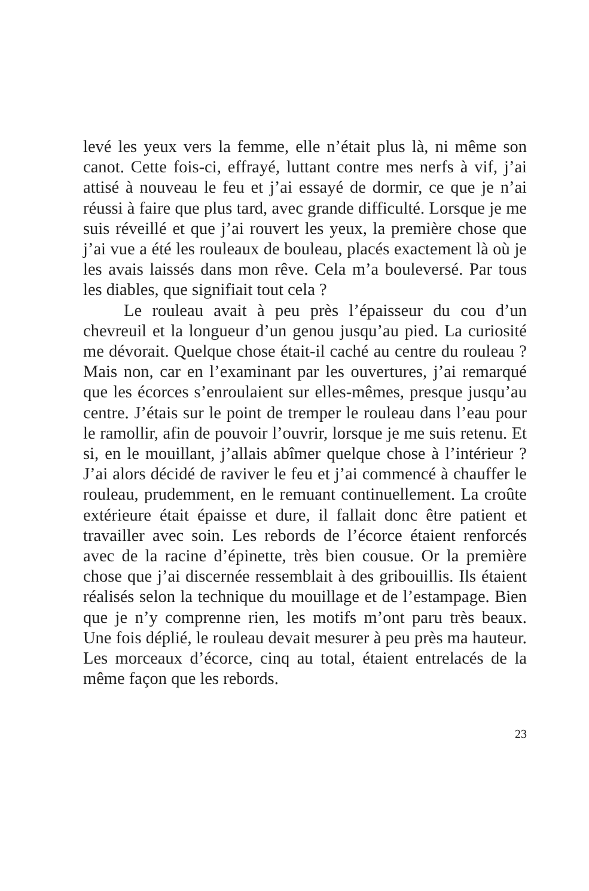levé les yeux vers la femme, elle n’était plus là, ni même son canot. Cette fois-ci, effrayé, luttant contre mes nerfs à vif, j’ai attisé à nouveau le feu et j’ai essayé de dormir, ce que je n’ai réussi à faire que plus tard, avec grande dif­ficulté. Lorsque je me suis réveillé et que j’ai rouvert les yeux, la première chose que j’ai vue a été les rouleaux de bouleau, placés exactement là où je les avais laissés dans mon rêve. Cela m’a bouleversé. Par tous les diables, que signifiait tout cela ?
Le rouleau avait à peu près l’épaisseur du cou d’un chevreuil et la longueur d’un genou jusqu’au pied. La curio­sité me dévorait. Quelque chose était-il caché au centre du rouleau ? Mais non, car en l’examinant par les ouvertures, j’ai remarqué que les écorces s’enroulaient sur elles-mêmes, presque jusqu’au centre. J’étais sur le point de tremper le rouleau dans l’eau pour le ramollir, afin de pouvoir l’ouvrir, lorsque je me suis retenu. Et si, en le mouillant, j’allais abîmer quelque chose à l’intérieur ? J’ai alors décidé de raviver le feu et j’ai commencé à chauffer le rouleau, prudemment, en le remuant continuellement. La croûte extérieure était épaisse et dure, il fallait donc être patient et travailler avec soin. Les rebords de l’écorce étaient renforcés avec de la racine d’épinette, très bien cousue. Or la première chose que j’ai discernée ressemblait à des gribouillis. Ils étaient réalisés selon la technique du mouillage et de l’estampage. Bien que je n’y comprenne rien, les motifs m’ont paru très beaux. Une fois déplié, le rouleau devait mesurer à peu près ma hauteur. Les morceaux d’écorce, cinq au total, étaient entrelacés de la même façon que les rebords.
23